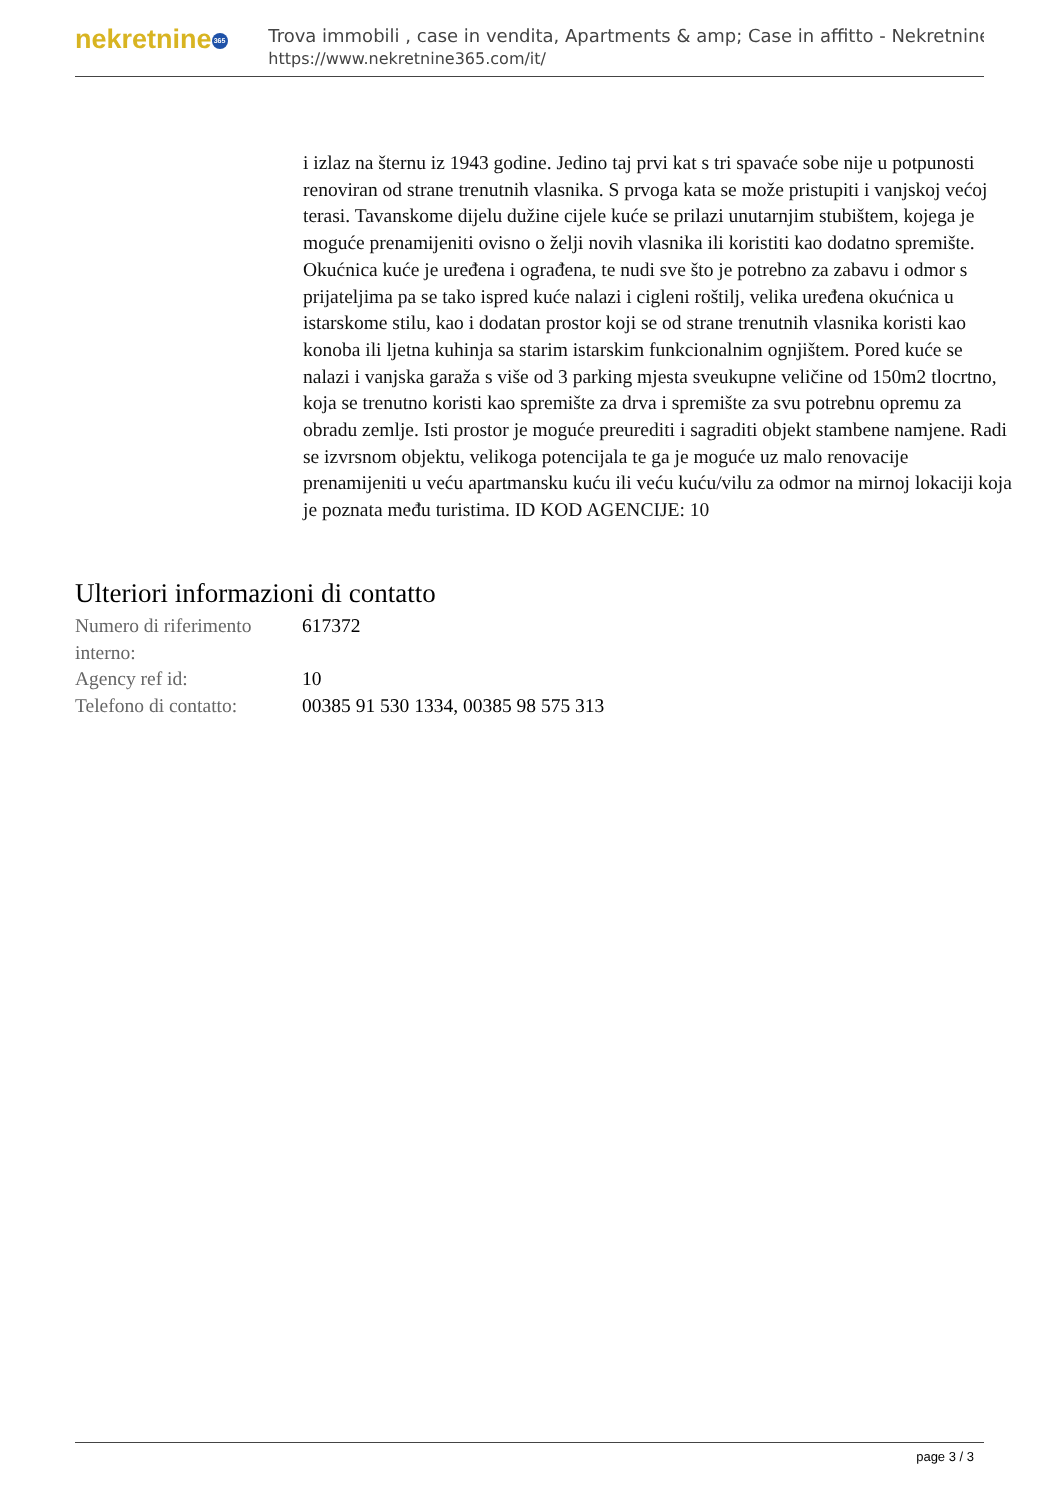nekretnine 365
Trova immobili , case in vendita, Apartments & amp; Case in affitto - Nekretnine
https://www.nekretnine365.com/it/
i izlaz na šternu iz 1943 godine. Jedino taj prvi kat s tri spavaće sobe nije u potpunosti renoviran od strane trenutnih vlasnika. S prvoga kata se može pristupiti i vanjskoj većoj terasi. Tavanskome dijelu dužine cijele kuće se prilazi unutarnjim stubištem, kojega je moguće prenamijeniti ovisno o želji novih vlasnika ili koristiti kao dodatno spremište. Okućnica kuće je uređena i ograđena, te nudi sve što je potrebno za zabavu i odmor s prijateljima pa se tako ispred kuće nalazi i cigleni roštilj, velika uređena okućnica u istarskome stilu, kao i dodatan prostor koji se od strane trenutnih vlasnika koristi kao konoba ili ljetna kuhinja sa starim istarskim funkcionalnim ognjištem. Pored kuće se nalazi i vanjska garaža s više od 3 parking mjesta sveukupne veličine od 150m2 tlocrtno, koja se trenutno koristi kao spremište za drva i spremište za svu potrebnu opremu za obradu zemlje. Isti prostor je moguće preurediti i sagraditi objekt stambene namjene. Radi se izvrsnom objektu, velikoga potencijala te ga je moguće uz malo renovacije prenamijeniti u veću apartmansku kuću ili veću kuću/vilu za odmor na mirnoj lokaciji koja je poznata među turistima. ID KOD AGENCIJE: 10
Ulteriori informazioni di contatto
| Numero di riferimento interno: | 617372 |
| Agency ref id: | 10 |
| Telefono di contatto: | 00385 91 530 1334, 00385 98 575 313 |
page 3 / 3